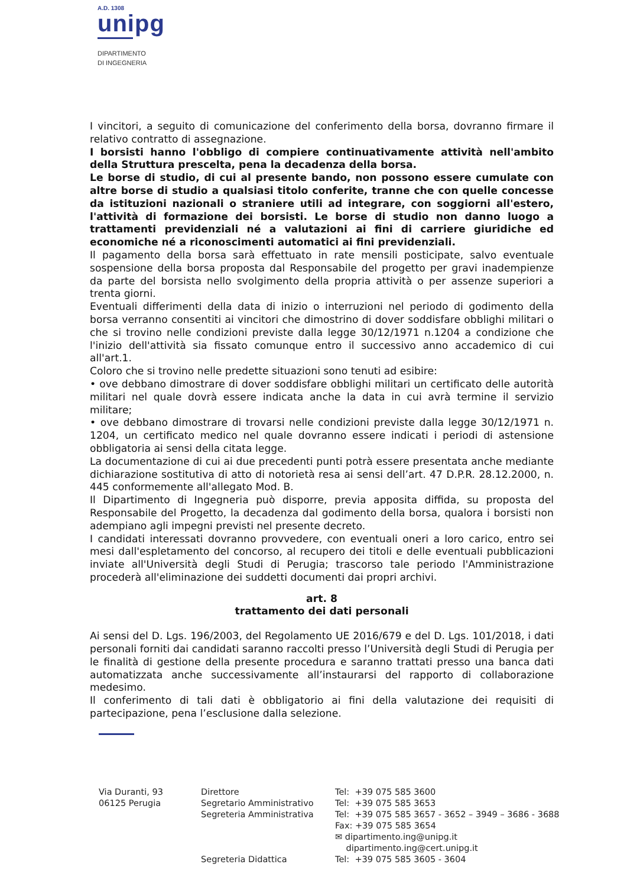A.D. 1308
unipg
DIPARTIMENTO
DI INGEGNERIA
I vincitori, a seguito di comunicazione del conferimento della borsa, dovranno firmare il relativo contratto di assegnazione.
I borsisti hanno l'obbligo di compiere continuativamente attività nell'ambito della Struttura prescelta, pena la decadenza della borsa.
Le borse di studio, di cui al presente bando, non possono essere cumulate con altre borse di studio a qualsiasi titolo conferite, tranne che con quelle concesse da istituzioni nazionali o straniere utili ad integrare, con soggiorni all'estero, l'attività di formazione dei borsisti. Le borse di studio non danno luogo a trattamenti previdenziali né a valutazioni ai fini di carriere giuridiche ed economiche né a riconoscimenti automatici ai fini previdenziali.
Il pagamento della borsa sarà effettuato in rate mensili posticipate, salvo eventuale sospensione della borsa proposta dal Responsabile del progetto per gravi inadempienze da parte del borsista nello svolgimento della propria attività o per assenze superiori a trenta giorni.
Eventuali differimenti della data di inizio o interruzioni nel periodo di godimento della borsa verranno consentiti ai vincitori che dimostrino di dover soddisfare obblighi militari o che si trovino nelle condizioni previste dalla legge 30/12/1971 n.1204 a condizione che l'inizio dell'attività sia fissato comunque entro il successivo anno accademico di cui all'art.1.
Coloro che si trovino nelle predette situazioni sono tenuti ad esibire:
• ove debbano dimostrare di dover soddisfare obblighi militari un certificato delle autorità militari nel quale dovrà essere indicata anche la data in cui avrà termine il servizio militare;
• ove debbano dimostrare di trovarsi nelle condizioni previste dalla legge 30/12/1971 n. 1204, un certificato medico nel quale dovranno essere indicati i periodi di astensione obbligatoria ai sensi della citata legge.
La documentazione di cui ai due precedenti punti potrà essere presentata anche mediante dichiarazione sostitutiva di atto di notorietà resa ai sensi dell’art. 47 D.P.R. 28.12.2000, n. 445 conformemente all'allegato Mod. B.
Il Dipartimento di Ingegneria può disporre, previa apposita diffida, su proposta del Responsabile del Progetto, la decadenza dal godimento della borsa, qualora i borsisti non adempiano agli impegni previsti nel presente decreto.
I candidati interessati dovranno provvedere, con eventuali oneri a loro carico, entro sei mesi dall'espletamento del concorso, al recupero dei titoli e delle eventuali pubblicazioni inviate all'Università degli Studi di Perugia; trascorso tale periodo l'Amministrazione procederà all'eliminazione dei suddetti documenti dai propri archivi.
art. 8
trattamento dei dati personali
Ai sensi del D. Lgs. 196/2003, del Regolamento UE 2016/679 e del D. Lgs. 101/2018, i dati personali forniti dai candidati saranno raccolti presso l’Università degli Studi di Perugia per le finalità di gestione della presente procedura e saranno trattati presso una banca dati automatizzata anche successivamente all’instaurarsi del rapporto di collaborazione medesimo.
Il conferimento di tali dati è obbligatorio ai fini della valutazione dei requisiti di partecipazione, pena l’esclusione dalla selezione.
Via Duranti, 93 06125 Perugia
Direttore Segretario Amministrativo Segreteria Amministrativa Segreteria Didattica
Tel: +39 075 585 3600 Tel: +39 075 585 3653 Tel: +39 075 585 3657 - 3652 – 3949 – 3686 - 3688 Fax: +39 075 585 3654 ✉ dipartimento.ing@unipg.it dipartimento.ing@cert.unipg.it Tel: +39 075 585 3605 - 3604